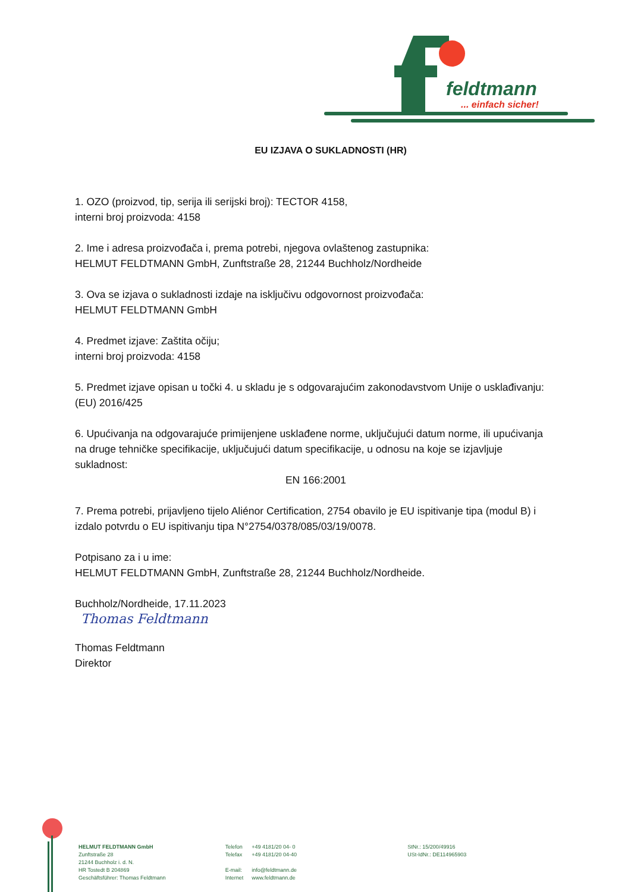feldtmann
... einfach sicher!
EU IZJAVA O SUKLADNOSTI (HR)
1. OZO (proizvod, tip, serija ili serijski broj): TECTOR 4158,
interni broj proizvoda: 4158
2. Ime i adresa proizvođača i, prema potrebi, njegova ovlaštenog zastupnika:
HELMUT FELDTMANN GmbH, Zunftstraße 28, 21244 Buchholz/Nordheide
3. Ova se izjava o sukladnosti izdaje na isključivu odgovornost proizvođača:
HELMUT FELDTMANN GmbH
4. Predmet izjave: Zaštita očiju;
interni broj proizvoda: 4158
5. Predmet izjave opisan u točki 4. u skladu je s odgovarajućim zakonodavstvom Unije o usklađivanju: (EU) 2016/425
6. Upućivanja na odgovarajuće primijenjene usklađene norme, uključujući datum norme, ili upućivanja na druge tehničke specifikacije, uključujući datum specifikacije, u odnosu na koje se izjavljuje sukladnost:
EN 166:2001
7. Prema potrebi, prijavljeno tijelo Aliénor Certification, 2754 obavilo je EU ispitivanje tipa (modul B) i izdalo potvrdu o EU ispitivanju tipa N°2754/0378/085/03/19/0078.
Potpisano za i u ime:
HELMUT FELDTMANN GmbH, Zunftstraße 28, 21244 Buchholz/Nordheide.
Buchholz/Nordheide, 17.11.2023
Thomas Feldtmann
Thomas Feldtmann
Direktor
HELMUT FELDTMANN GmbH
Zunftstraße 28
21244 Buchholz i. d. N.
HR Tostedt B 204869
Geschäftsführer: Thomas Feldtmann
| Telefon | +49 4181/20 04- 0 |
| Telefax | +49 4181/20 04-40 |
| E-mail: | info@feldtmann.de |
| Internet | www.feldtmann.de |
StNr.: 15/200/49916
USt-IdNr.: DE114965903